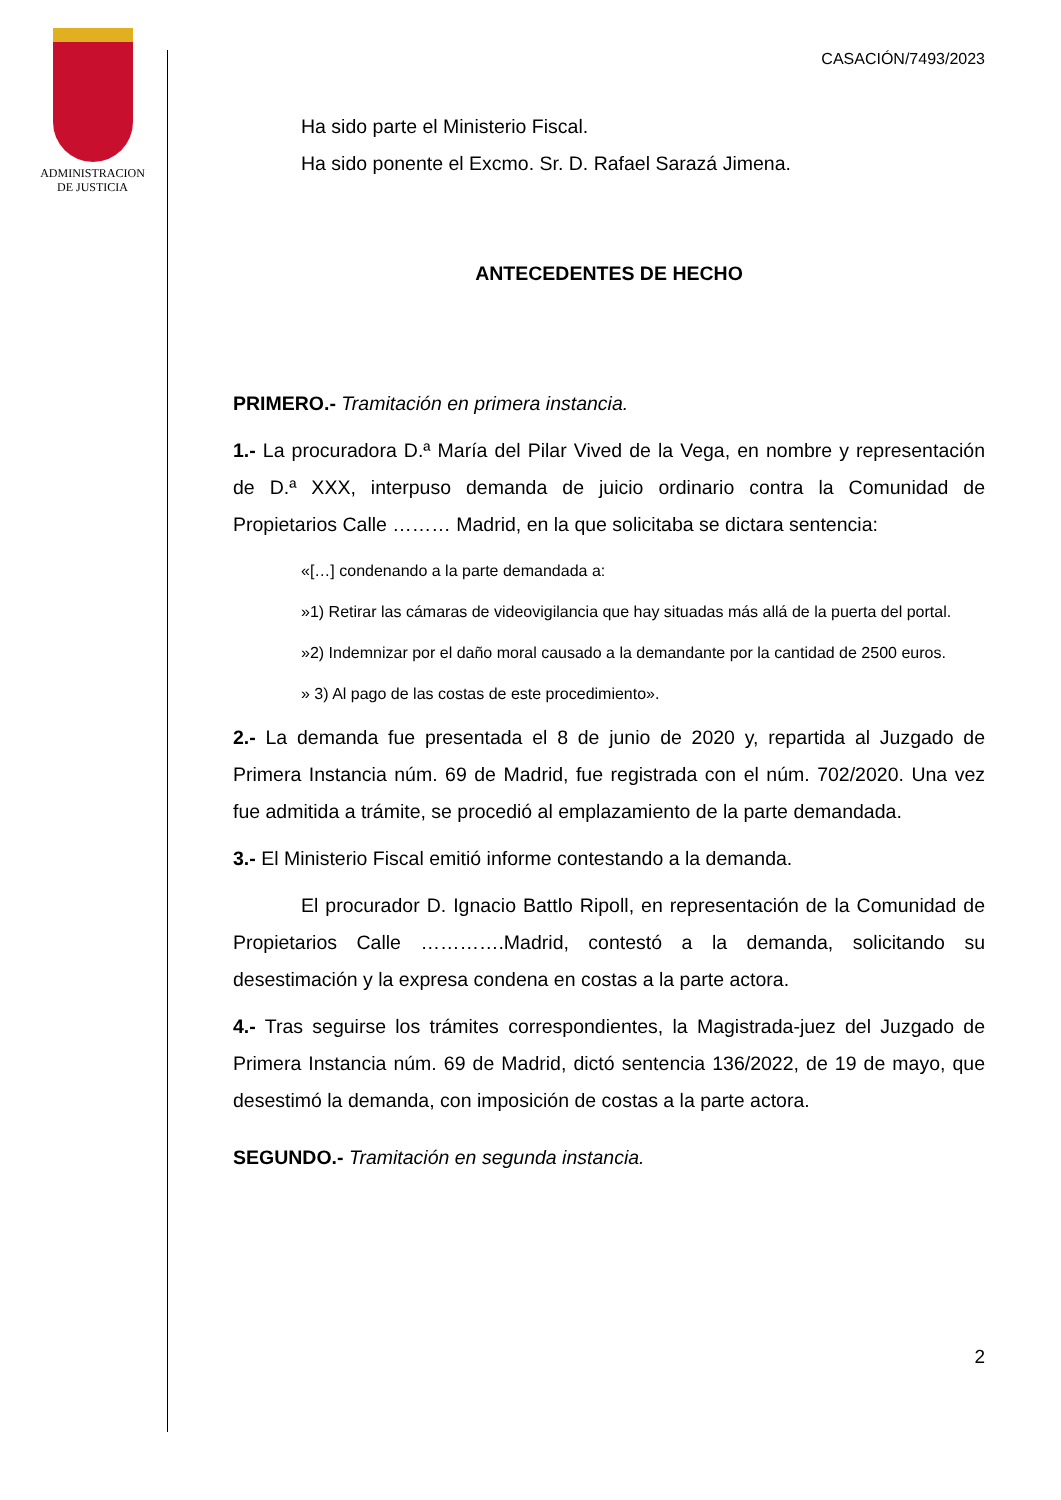ADMINISTRACION
DE JUSTICIA
CASACIÓN/7493/2023
Ha sido parte el Ministerio Fiscal.
Ha sido ponente el Excmo. Sr. D. Rafael Sarazá Jimena.
ANTECEDENTES DE HECHO
PRIMERO.- Tramitación en primera instancia.
1.- La procuradora D.ª María del Pilar Vived de la Vega, en nombre y representación de D.ª XXX, interpuso demanda de juicio ordinario contra la Comunidad de Propietarios Calle ……… Madrid, en la que solicitaba se dictara sentencia:
«[…] condenando a la parte demandada a:
»1) Retirar las cámaras de videovigilancia que hay situadas más allá de la puerta del portal.
»2) Indemnizar por el daño moral causado a la demandante por la cantidad de 2500 euros.
» 3) Al pago de las costas de este procedimiento».
2.- La demanda fue presentada el 8 de junio de 2020 y, repartida al Juzgado de Primera Instancia núm. 69 de Madrid, fue registrada con el núm. 702/2020. Una vez fue admitida a trámite, se procedió al emplazamiento de la parte demandada.
3.- El Ministerio Fiscal emitió informe contestando a la demanda.
El procurador D. Ignacio Battlo Ripoll, en representación de la Comunidad de Propietarios Calle ………….Madrid, contestó a la demanda, solicitando su desestimación y la expresa condena en costas a la parte actora.
4.- Tras seguirse los trámites correspondientes, la Magistrada-juez del Juzgado de Primera Instancia núm. 69 de Madrid, dictó sentencia 136/2022, de 19 de mayo, que desestimó la demanda, con imposición de costas a la parte actora.
SEGUNDO.- Tramitación en segunda instancia.
2